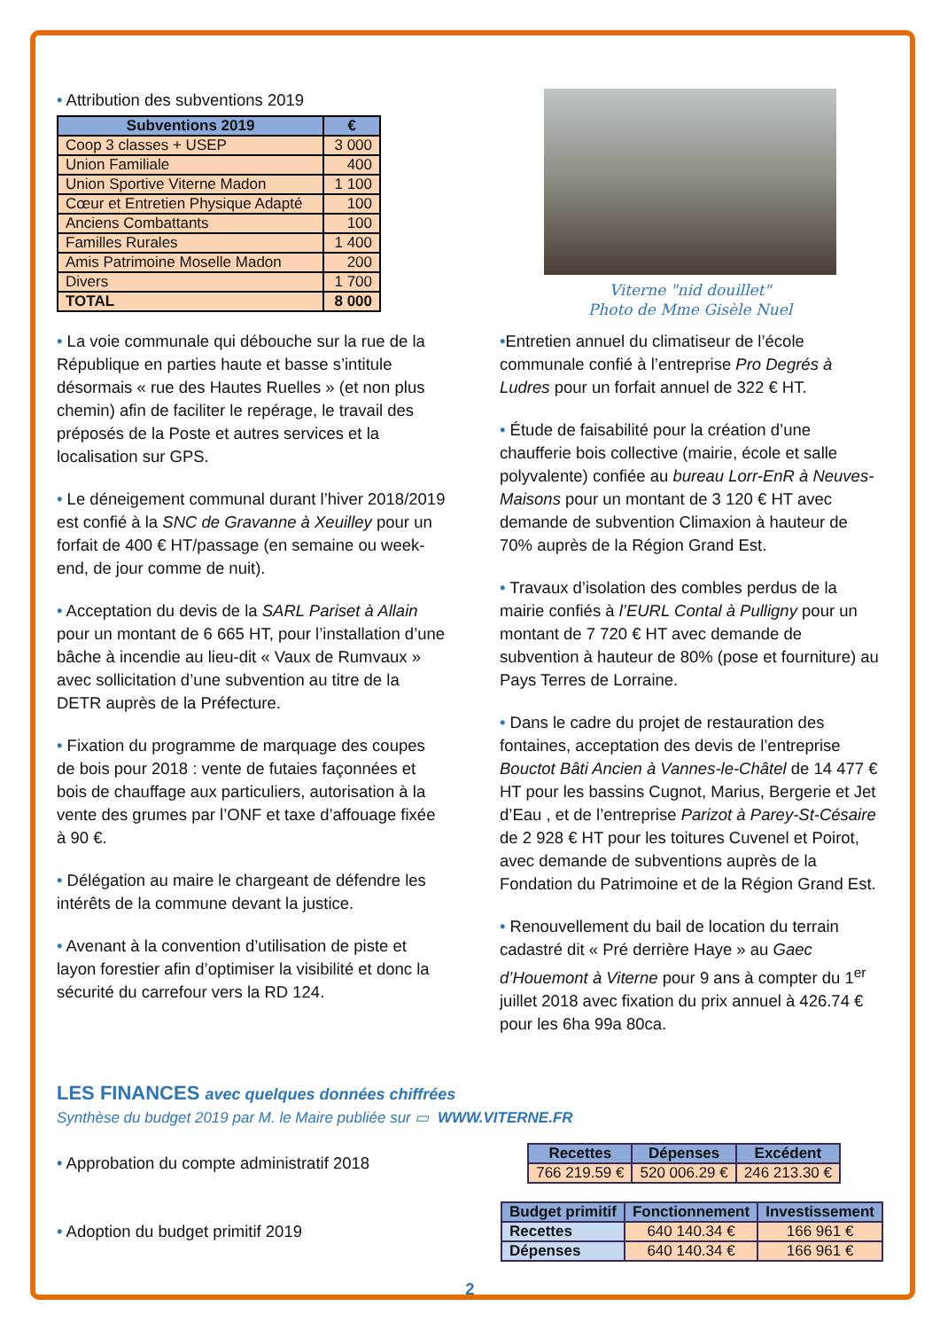• Attribution des subventions 2019
| Subventions 2019 | € |
| --- | --- |
| Coop 3 classes + USEP | 3 000 |
| Union Familiale | 400 |
| Union Sportive Viterne Madon | 1 100 |
| Cœur et Entretien Physique Adapté | 100 |
| Anciens Combattants | 100 |
| Familles Rurales | 1 400 |
| Amis Patrimoine Moselle Madon | 200 |
| Divers | 1 700 |
| TOTAL | 8 000 |
• La voie communale qui débouche sur la rue de la République en parties haute et basse s’intitule désormais « rue des Hautes Ruelles » (et non plus chemin) afin de faciliter le repérage, le travail des préposés de la Poste et autres services et la localisation sur GPS.
• Le déneigement communal durant l’hiver 2018/2019 est confié à la SNC de Gravanne à Xeuilley pour un forfait de 400 € HT/passage (en semaine ou week-end, de jour comme de nuit).
• Acceptation du devis de la SARL Pariset à Allain pour un montant de 6 665 HT, pour l’installation d’une bâche à incendie au lieu-dit « Vaux de Rumvaux » avec sollicitation d’une subvention au titre de la DETR auprès de la Préfecture.
• Fixation du programme de marquage des coupes de bois pour 2018 : vente de futaies façonnées et bois de chauffage aux particuliers, autorisation à la vente des grumes par l’ONF et taxe d’affouage fixée à 90 €.
• Délégation au maire le chargeant de défendre les intérêts de la commune devant la justice.
• Avenant à la convention d’utilisation de piste et layon forestier afin d’optimiser la visibilité et donc la sécurité du carrefour vers la RD 124.
Viterne "nid douillet"
Photo de Mme Gisèle Nuel
•Entretien annuel du climatiseur de l’école communale confié à l’entreprise Pro Degrés à Ludres pour un forfait annuel de 322 € HT.
• Étude de faisabilité pour la création d’une chaufferie bois collective (mairie, école et salle polyvalente) confiée au bureau Lorr-EnR à Neuves-Maisons pour un montant de 3 120 € HT avec demande de subvention Climaxion à hauteur de 70% auprès de la Région Grand Est.
• Travaux d’isolation des combles perdus de la mairie confiés à l’EURL Contal à Pulligny pour un montant de 7 720 € HT avec demande de subvention à hauteur de 80% (pose et fourniture) au Pays Terres de Lorraine.
• Dans le cadre du projet de restauration des fontaines, acceptation des devis de l’entreprise Bouctot Bâti Ancien à Vannes-le-Châtel de 14 477 € HT pour les bassins Cugnot, Marius, Bergerie et Jet d’Eau , et de l’entreprise Parizot à Parey-St-Césaire de 2 928 € HT pour les toitures Cuvenel et Poirot, avec demande de subventions auprès de la Fondation du Patrimoine et de la Région Grand Est.
• Renouvellement du bail de location du terrain cadastré dit « Pré derrière Haye » au Gaec d’Houemont à Viterne pour 9 ans à compter du 1<sup>er</sup> juillet 2018 avec fixation du prix annuel à 426.74 € pour les 6ha 99a 80ca.
LES FINANCES avec quelques données chiffrées
Synthèse du budget 2019 par M. le Maire publiée sur ▭ WWW.VITERNE.FR
• Approbation du compte administratif 2018
| Recettes | Dépenses | Excédent |
| --- | --- | --- |
| 766 219.59 € | 520 006.29 € | 246 213.30 € |
• Adoption du budget primitif 2019
| Budget primitif | Fonctionnement | Investissement |
| --- | --- | --- |
| Recettes | 640 140.34 € | 166 961 € |
| Dépenses | 640 140.34 € | 166 961 € |
2